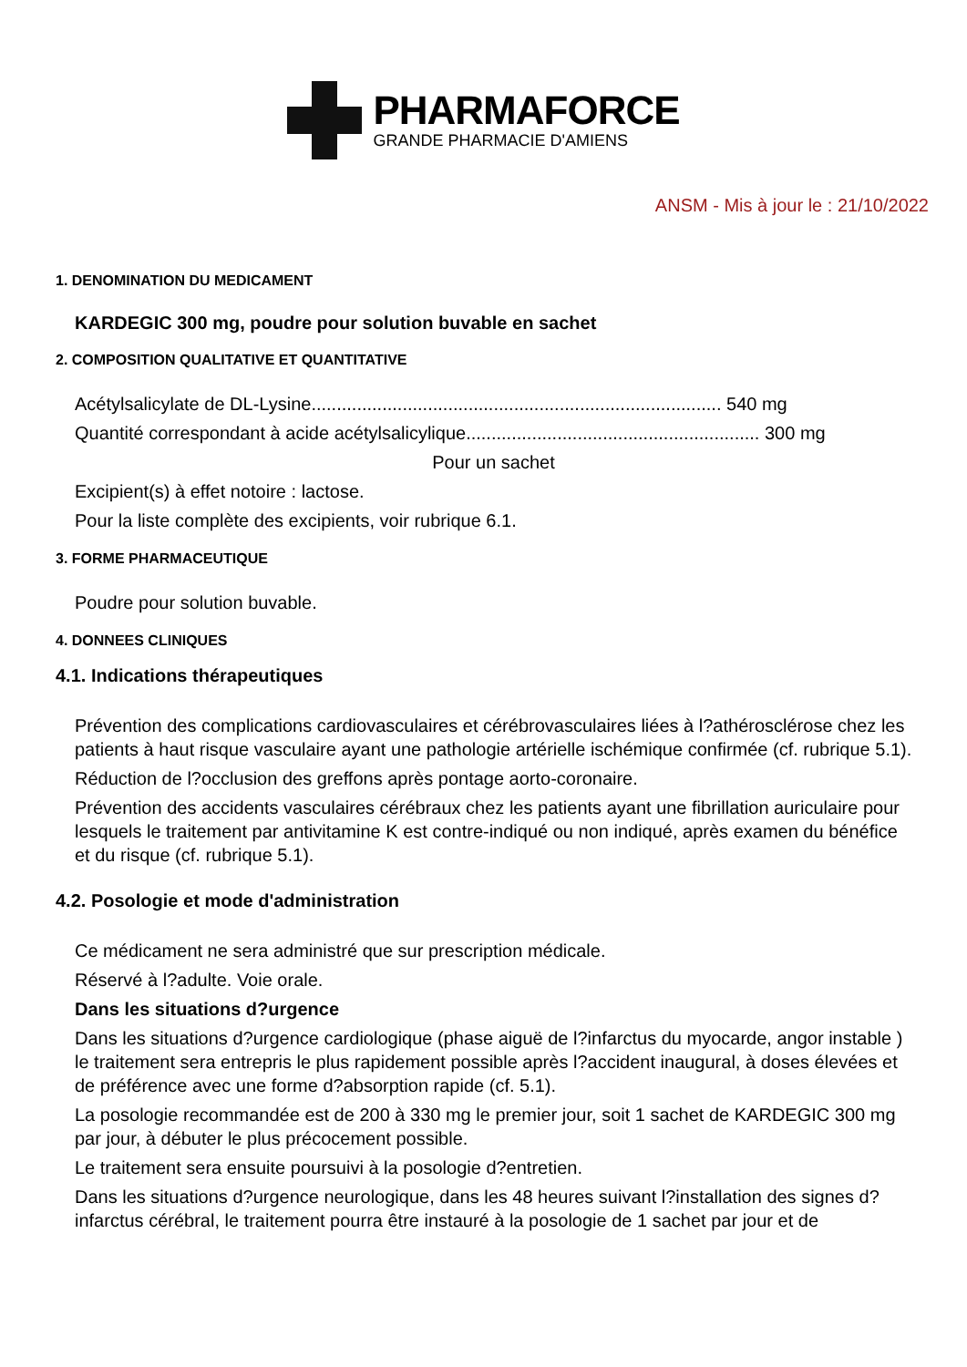PHARMAFORCE
GRANDE PHARMACIE D'AMIENS
ANSM - Mis à jour le : 21/10/2022
1. DENOMINATION DU MEDICAMENT
KARDEGIC 300 mg, poudre pour solution buvable en sachet
2. COMPOSITION QUALITATIVE ET QUANTITATIVE
Acétylsalicylate de DL-Lysine................................................................................. 540 mg
Quantité correspondant à acide acétylsalicylique.......................................................... 300 mg
Pour un sachet
Excipient(s) à effet notoire : lactose.
Pour la liste complète des excipients, voir rubrique 6.1.
3. FORME PHARMACEUTIQUE
Poudre pour solution buvable.
4. DONNEES CLINIQUES
4.1. Indications thérapeutiques
Prévention des complications cardiovasculaires et cérébrovasculaires liées à l?athérosclérose chez les patients à haut risque vasculaire ayant une pathologie artérielle ischémique confirmée (cf. rubrique 5.1).
Réduction de l?occlusion des greffons après pontage aorto-coronaire.
Prévention des accidents vasculaires cérébraux chez les patients ayant une fibrillation auriculaire pour lesquels le traitement par antivitamine K est contre-indiqué ou non indiqué, après examen du bénéfice et du risque (cf. rubrique 5.1).
4.2. Posologie et mode d'administration
Ce médicament ne sera administré que sur prescription médicale.
Réservé à l?adulte. Voie orale.
Dans les situations d?urgence
Dans les situations d?urgence cardiologique (phase aiguë de l?infarctus du myocarde, angor instable ) le traitement sera entrepris le plus rapidement possible après l?accident inaugural, à doses élevées et de préférence avec une forme d?absorption rapide (cf. 5.1).
La posologie recommandée est de 200 à 330 mg le premier jour, soit 1 sachet de KARDEGIC 300 mg par jour, à débuter le plus précocement possible.
Le traitement sera ensuite poursuivi à la posologie d?entretien.
Dans les situations d?urgence neurologique, dans les 48 heures suivant l?installation des signes d?infarctus cérébral, le traitement pourra être instauré à la posologie de 1 sachet par jour et de